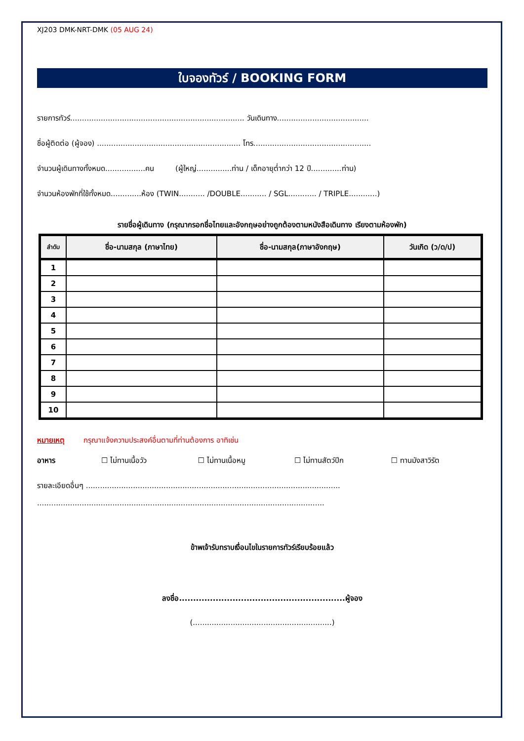XJ203 DMK-NRT-DMK (05 AUG 24)
ใบจองทัวร์ / BOOKING FORM
รายการทัวร์.......................................................................... วันเดินทาง.......................................
ชื่อผู้ติดต่อ (ผู้จอง) ............................................................. โทร..................................................
จำนวนผู้เดินทางทั้งหมด.................คน (ผู้ใหญ่...............ท่าน / เด็กอายุต่ำกว่า 12 ปี.............ท่าน)
จำนวนห้องพักที่ใช้ทั้งหมด.............ห้อง (TWIN........... /DOUBLE........... / SGL............ / TRIPLE............)
รายชื่อผู้เดินทาง (กรุณากรอกชื่อไทยและอังกฤษอย่างถูกต้องตามหนังสือเดินทาง เรียงตามห้องพัก)
| ลำดับ | ชื่อ-นามสกุล (ภาษาไทย) | ชื่อ-นามสกุล(ภาษาอังกฤษ) | วันเกิด (ว/ด/ป) |
| --- | --- | --- | --- |
| 1 | | | |
| 2 | | | |
| 3 | | | |
| 4 | | | |
| 5 | | | |
| 6 | | | |
| 7 | | | |
| 8 | | | |
| 9 | | | |
| 10 | | | |
หมายเหตุ กรุณาแจ้งความประสงค์อื่นตามที่ท่านต้องการ อาทิเช่น
อาหาร ☐ ไม่ทานเนื้อวัว ☐ ไม่ทานเนื้อหมู ☐ ไม่ทานสัตว์ปีก ☐ ทานมังสาวิรัต
รายละเอียดอื่นๆ ............................................................................................................
..........................................................................................................................
ข้าพเจ้ารับทราบเงื่อนไขในรายการทัวร์เรียบร้อยแล้ว
ลงชื่อ...........................................................ผู้จอง
(...........................................................)